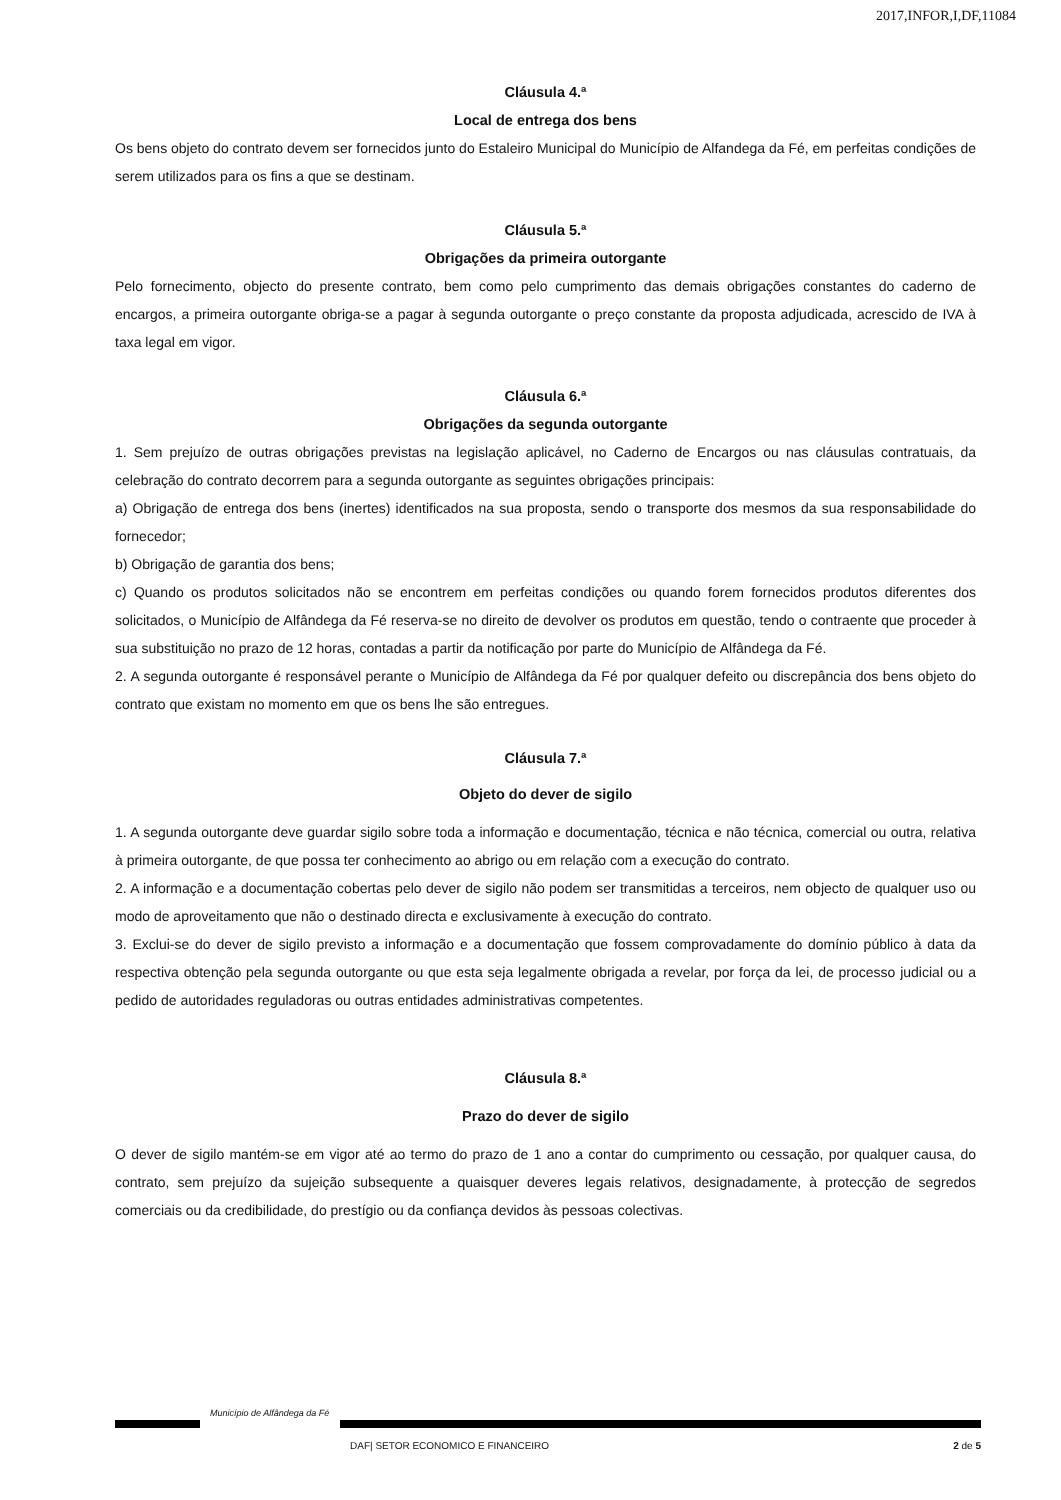2017,INFOR,I,DF,11084
Cláusula 4.ª
Local de entrega dos bens
Os bens objeto do contrato devem ser fornecidos junto do Estaleiro Municipal do Município de Alfandega da Fé, em perfeitas condições de serem utilizados para os fins a que se destinam.
Cláusula 5.ª
Obrigações da primeira outorgante
Pelo fornecimento, objecto do presente contrato, bem como pelo cumprimento das demais obrigações constantes do caderno de encargos, a primeira outorgante obriga-se a pagar à segunda outorgante o preço constante da proposta adjudicada, acrescido de IVA à taxa legal em vigor.
Cláusula 6.ª
Obrigações da segunda outorgante
1. Sem prejuízo de outras obrigações previstas na legislação aplicável, no Caderno de Encargos ou nas cláusulas contratuais, da celebração do contrato decorrem para a segunda outorgante as seguintes obrigações principais:
a) Obrigação de entrega dos bens (inertes) identificados na sua proposta, sendo o transporte dos mesmos da sua responsabilidade do fornecedor;
b) Obrigação de garantia dos bens;
c) Quando os produtos solicitados não se encontrem em perfeitas condições ou quando forem fornecidos produtos diferentes dos solicitados, o Município de Alfândega da Fé reserva-se no direito de devolver os produtos em questão, tendo o contraente que proceder à sua substituição no prazo de 12 horas, contadas a partir da notificação por parte do Município de Alfândega da Fé.
2. A segunda outorgante é responsável perante o Município de Alfândega da Fé por qualquer defeito ou discrepância dos bens objeto do contrato que existam no momento em que os bens lhe são entregues.
Cláusula 7.ª
Objeto do dever de sigilo
1. A segunda outorgante deve guardar sigilo sobre toda a informação e documentação, técnica e não técnica, comercial ou outra, relativa à primeira outorgante, de que possa ter conhecimento ao abrigo ou em relação com a execução do contrato.
2. A informação e a documentação cobertas pelo dever de sigilo não podem ser transmitidas a terceiros, nem objecto de qualquer uso ou modo de aproveitamento que não o destinado directa e exclusivamente à execução do contrato.
3. Exclui-se do dever de sigilo previsto a informação e a documentação que fossem comprovadamente do domínio público à data da respectiva obtenção pela segunda outorgante ou que esta seja legalmente obrigada a revelar, por força da lei, de processo judicial ou a pedido de autoridades reguladoras ou outras entidades administrativas competentes.
Cláusula 8.ª
Prazo do dever de sigilo
O dever de sigilo mantém-se em vigor até ao termo do prazo de 1 ano a contar do cumprimento ou cessação, por qualquer causa, do contrato, sem prejuízo da sujeição subsequente a quaisquer deveres legais relativos, designadamente, à protecção de segredos comerciais ou da credibilidade, do prestígio ou da confiança devidos às pessoas colectivas.
Município de Alfândega da Fé
DAF| SETOR ECONOMICO E FINANCEIRO 2 de 5